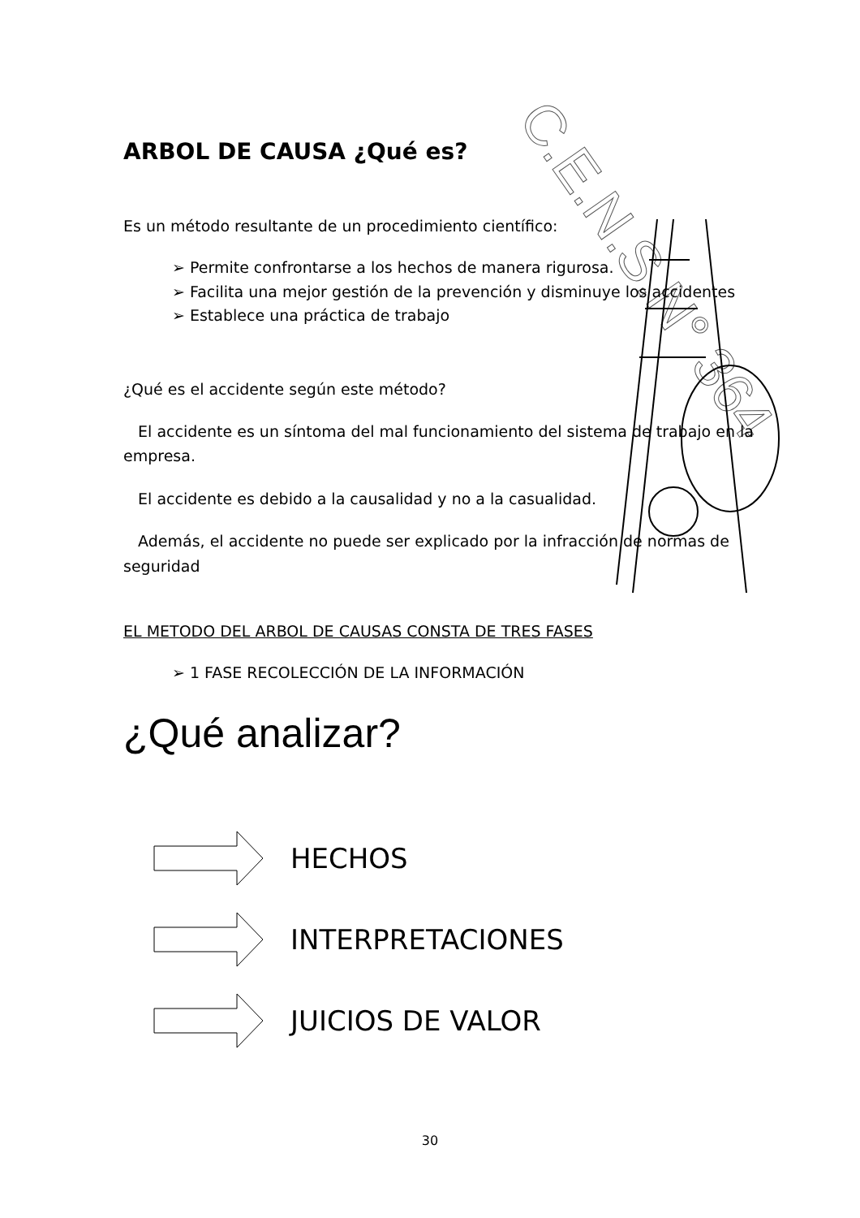C.E.N.S.N° 364
ARBOL DE CAUSA ¿Qué es?
Es un método resultante de un procedimiento científico:
➢ Permite confrontarse a los hechos de manera rigurosa.
➢ Facilita una mejor gestión de la prevención y disminuye los accidentes
➢ Establece una práctica de trabajo
¿Qué es el accidente según este método?
El accidente es un síntoma del mal funcionamiento del sistema de trabajo en la empresa.
El accidente es debido a la causalidad y no a la casualidad.
Además, el accidente no puede ser explicado por la infracción de normas de seguridad
EL METODO DEL ARBOL DE CAUSAS CONSTA DE TRES FASES
➢ 1 FASE RECOLECCIÓN DE LA INFORMACIÓN
¿Qué analizar?
HECHOS
INTERPRETACIONES
JUICIOS DE VALOR
30